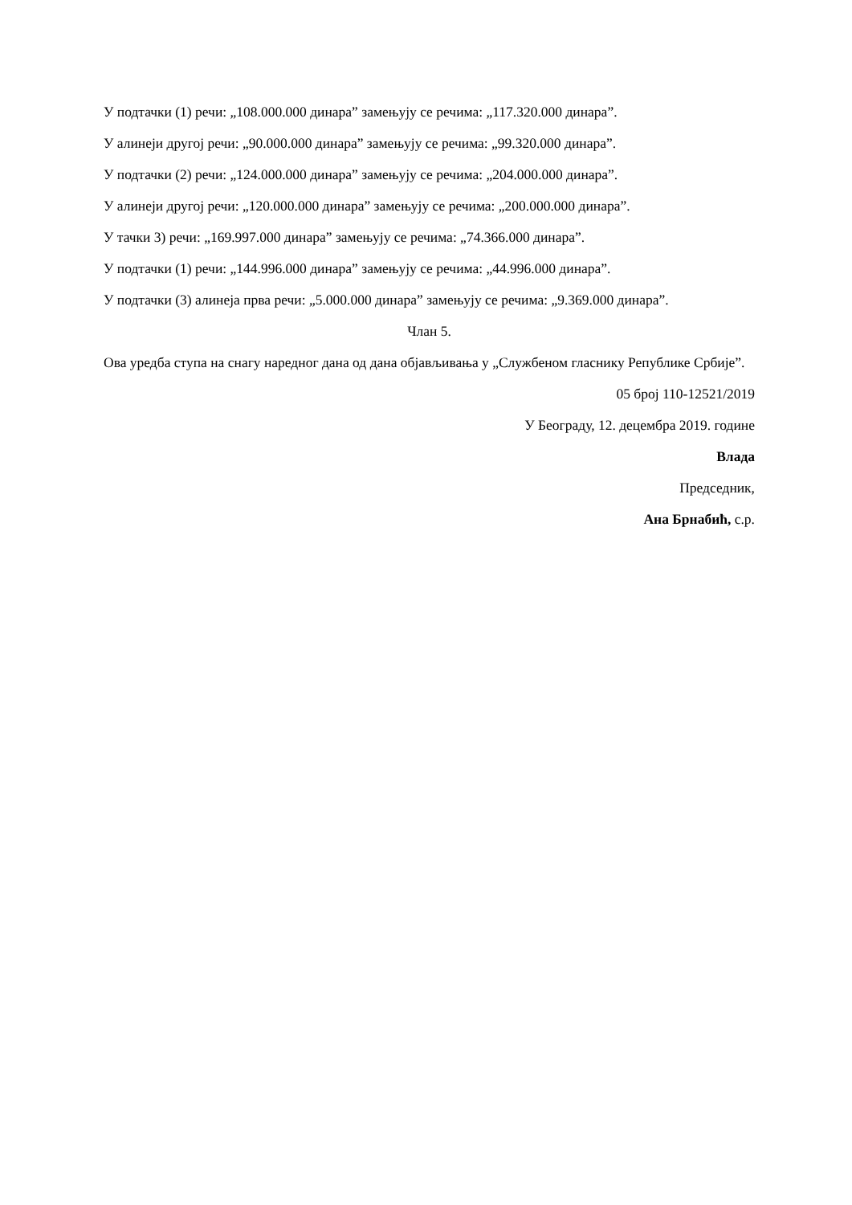У подтачки (1) речи: „108.000.000 динара” замењују се речима: „117.320.000 динара”.
У алинеји другој речи: „90.000.000 динара” замењују се речима: „99.320.000 динара”.
У подтачки (2) речи: „124.000.000 динара” замењују се речима: „204.000.000 динара”.
У алинеји другој речи: „120.000.000 динара” замењују се речима: „200.000.000 динара”.
У тачки 3) речи: „169.997.000 динара” замењују се речима: „74.366.000 динара”.
У подтачки (1) речи: „144.996.000 динара” замењују се речима: „44.996.000 динара”.
У подтачки (3) алинеја прва речи: „5.000.000 динара” замењују се речима: „9.369.000 динара”.
Члан 5.
Ова уредба ступа на снагу наредног дана од дана објављивања у „Службеном гласнику Републике Србије”.
05 број 110-12521/2019
У Београду, 12. децембра 2019. године
Влада
Председник,
Ана Брнабић, с.р.